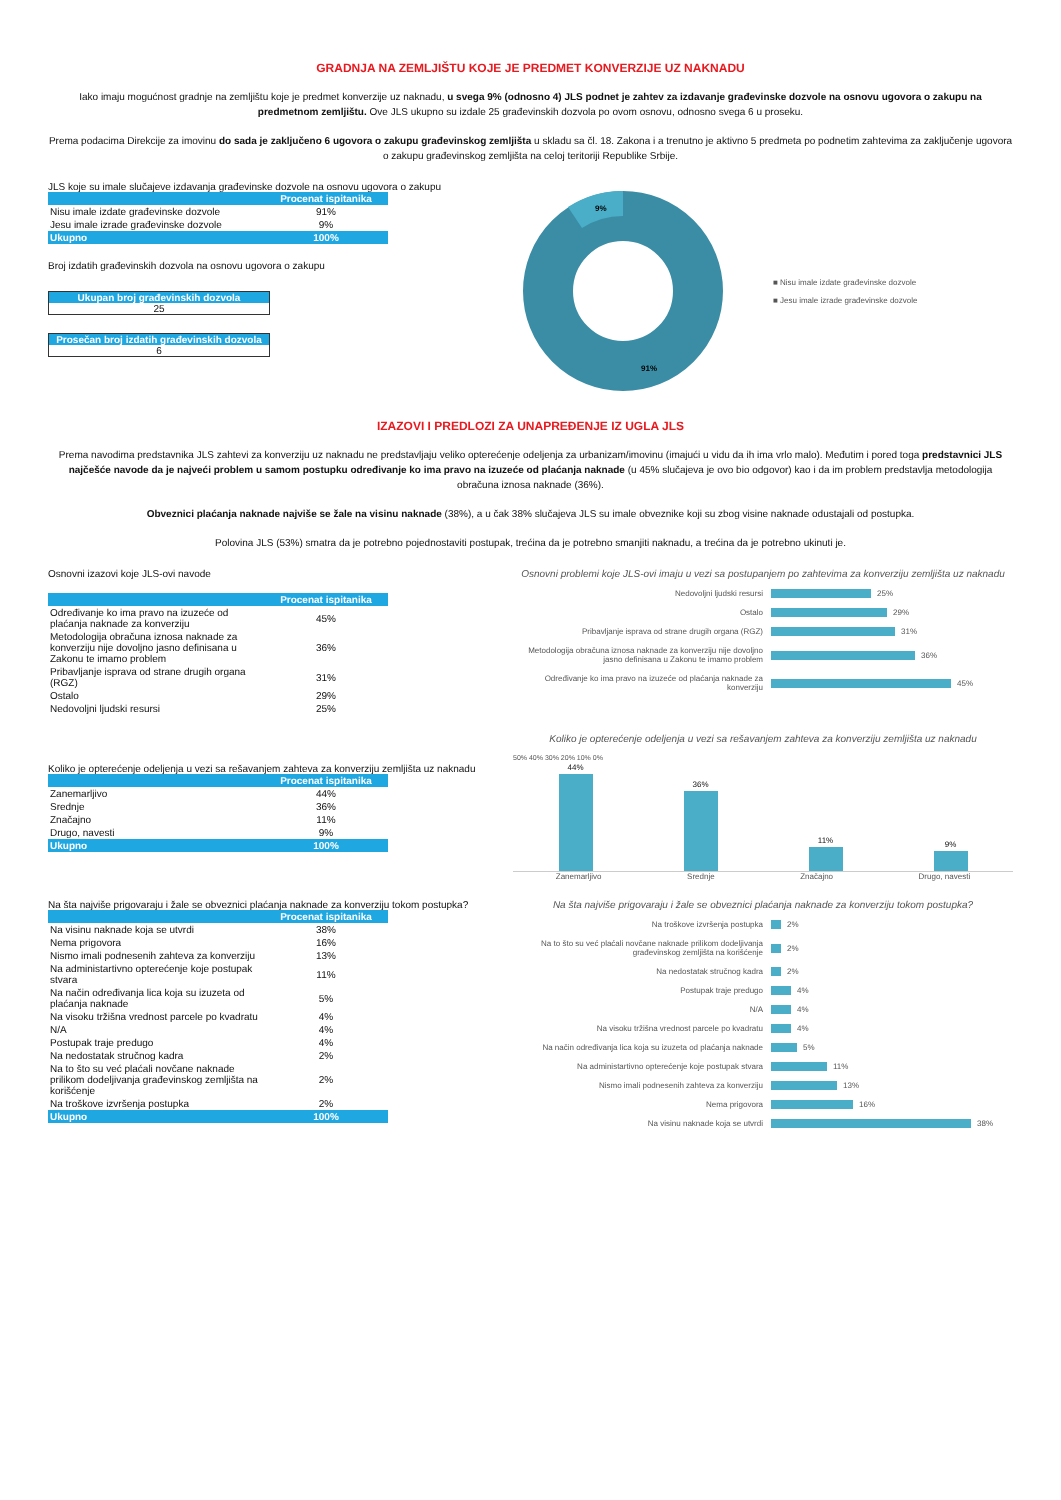GRADNJA NA ZEMLJIŠTU KOJE JE PREDMET KONVERZIJE UZ NAKNADU
Iako imaju mogućnost gradnje na zemljištu koje je predmet konverzije uz naknadu, u svega 9% (odnosno 4) JLS podnet je zahtev za izdavanje građevinske dozvole na osnovu ugovora o zakupu na predmetnom zemljištu. Ove JLS ukupno su izdale 25 građevinskih dozvola po ovom osnovu, odnosno svega 6 u proseku.
Prema podacima Direkcije za imovinu do sada je zaključeno 6 ugovora o zakupu građevinskog zemljišta u skladu sa čl. 18. Zakona i a trenutno je aktivno 5 predmeta po podnetim zahtevima za zaključenje ugovora o zakupu građevinskog zemljišta na celoj teritoriji Republike Srbije.
JLS koje su imale slučajeve izdavanja građevinske dozvole na osnovu ugovora o zakupu
| | Procenat ispitanika |
| --- | --- |
| Nisu imale izdate građevinske dozvole | 91% |
| Jesu imale izrade građevinske dozvole | 9% |
| Ukupno | 100% |
Broj izdatih građevinskih dozvola na osnovu ugovora o zakupu
Ukupan broj građevinskih dozvola
25
Prosečan broj izdatih građevinskih dozvola
6
9%
91%
■ Nisu imale izdate građevinske dozvole
■ Jesu imale izrade građevinske dozvole
IZAZOVI I PREDLOZI ZA UNAPREĐENJE IZ UGLA JLS
Prema navodima predstavnika JLS zahtevi za konverziju uz naknadu ne predstavljaju veliko opterećenje odeljenja za urbanizam/imovinu (imajući u vidu da ih ima vrlo malo). Međutim i pored toga predstavnici JLS najčešće navode da je najveći problem u samom postupku određivanje ko ima pravo na izuzeće od plaćanja naknade (u 45% slučajeva je ovo bio odgovor) kao i da im problem predstavlja metodologija obračuna iznosa naknade (36%).
Obveznici plaćanja naknade najviše se žale na visinu naknade (38%), a u čak 38% slučajeva JLS su imale obveznike koji su zbog visine naknade odustajali od postupka.
Polovina JLS (53%) smatra da je potrebno pojednostaviti postupak, trećina da je potrebno smanjiti naknadu, a trećina da je potrebno ukinuti je.
Osnovni izazovi koje JLS-ovi navode
| | Procenat ispitanika |
| --- | --- |
| Određivanje ko ima pravo na izuzeće od plaćanja naknade za konverziju | 45% |
| Metodologija obračuna iznosa naknade za konverziju nije dovoljno jasno definisana u Zakonu te imamo problem | 36% |
| Pribavljanje isprava od strane drugih organa (RGZ) | 31% |
| Ostalo | 29% |
| Nedovoljni ljudski resursi | 25% |
Osnovni problemi koje JLS-ovi imaju u vezi sa postupanjem po zahtevima za konverziju zemljišta uz naknadu
Nedovoljni ljudski resursi 25%
Ostalo 29%
Pribavljanje isprava od strane drugih organa (RGZ) 31%
Metodologija obračuna iznosa naknade za konverziju nije dovoljno jasno definisana u Zakonu te imamo problem 36%
Određivanje ko ima pravo na izuzeće od plaćanja naknade za konverziju 45%
Koliko je opterećenje odeljenja u vezi sa rešavanjem zahteva za konverziju zemljišta uz naknadu
| | Procenat ispitanika |
| --- | --- |
| Zanemarljivo | 44% |
| Srednje | 36% |
| Značajno | 11% |
| Drugo, navesti | 9% |
| Ukupno | 100% |
Koliko je opterećenje odeljenja u vezi sa rešavanjem zahteva za konverziju zemljišta uz naknadu
50% 40% 30% 20% 10% 0%
44%
36%
11%
9%
Zanemarljivo
Srednje
Značajno
Drugo, navesti
Na šta najviše prigovaraju i žale se obveznici plaćanja naknade za konverziju tokom postupka?
| | Procenat ispitanika |
| --- | --- |
| Na visinu naknade koja se utvrdi | 38% |
| Nema prigovora | 16% |
| Nismo imali podnesenih zahteva za konverziju | 13% |
| Na administartivno opterećenje koje postupak stvara | 11% |
| Na način određivanja lica koja su izuzeta od plaćanja naknade | 5% |
| Na visoku tržišna vrednost parcele po kvadratu | 4% |
| N/A | 4% |
| Postupak traje predugo | 4% |
| Na nedostatak stručnog kadra | 2% |
| Na to što su već plaćali novčane naknade prilikom dodeljivanja građevinskog zemljišta na korišćenje | 2% |
| Na troškove izvršenja postupka | 2% |
| Ukupno | 100% |
Na šta najviše prigovaraju i žale se obveznici plaćanja naknade za konverziju tokom postupka?
Na troškove izvršenja postupka 2%
Na to što su već plaćali novčane naknade prilikom dodeljivanja građevinskog zemljišta na korišćenje 2%
Na nedostatak stručnog kadra 2%
Postupak traje predugo 4%
N/A 4%
Na visoku tržišna vrednost parcele po kvadratu 4%
Na način određivanja lica koja su izuzeta od plaćanja naknade 5%
Na administartivno opterećenje koje postupak stvara 11%
Nismo imali podnesenih zahteva za konverziju 13%
Nema prigovora 16%
Na visinu naknade koja se utvrdi 38%